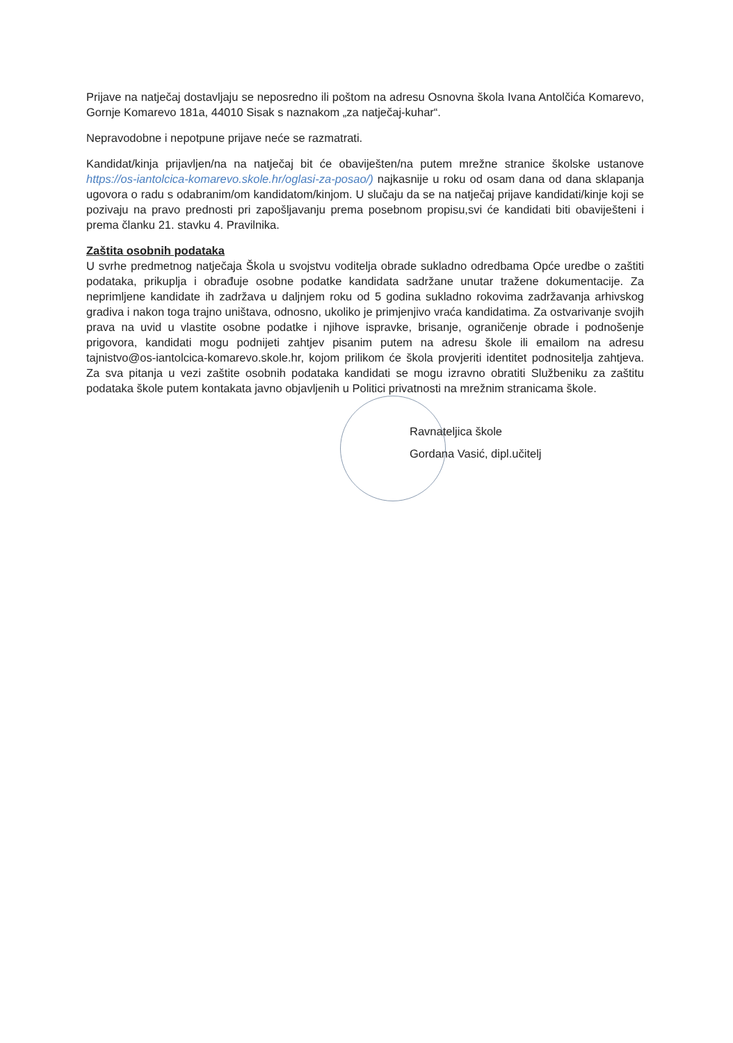Prijave na natječaj dostavljaju se neposredno ili poštom na adresu Osnovna škola Ivana Antolčića Komarevo, Gornje Komarevo 181a, 44010 Sisak s naznakom „za natječaj-kuhar“.
Nepravodobne i nepotpune prijave neće se razmatrati.
Kandidat/kinja prijavljen/na na natječaj bit će obaviješten/na putem mrežne stranice školske ustanove https://os-iantolcica-komarevo.skole.hr/oglasi-za-posao/) najkasnije u roku od osam dana od dana sklapanja ugovora o radu s odabranim/om kandidatom/kinjom. U slučaju da se na natječaj prijave kandidati/kinje koji se pozivaju na pravo prednosti pri zapošljavanju prema posebnom propisu,svi će kandidati biti obaviješteni i prema članku 21. stavku 4. Pravilnika.
Zaštita osobnih podataka
U svrhe predmetnog natječaja Škola u svojstvu voditelja obrade sukladno odredbama Opće uredbe o zaštiti podataka, prikuplja i obrađuje osobne podatke kandidata sadržane unutar tražene dokumentacije. Za neprimljene kandidate ih zadržava u daljnjem roku od 5 godina sukladno rokovima zadržavanja arhivskog gradiva i nakon toga trajno uništava, odnosno, ukoliko je primjenjivo vraća kandidatima. Za ostvarivanje svojih prava na uvid u vlastite osobne podatke i njihove ispravke, brisanje, ograničenje obrade i podnošenje prigovora, kandidati mogu podnijeti zahtjev pisanim putem na adresu škole ili emailom na adresu tajnistvo@os-iantolcica-komarevo.skole.hr, kojom prilikom će škola provjeriti identitet podnositelja zahtjeva. Za sva pitanja u vezi zaštite osobnih podataka kandidati se mogu izravno obratiti Službeniku za zaštitu podataka škole putem kontakata javno objavljenih u Politici privatnosti na mrežnim stranicama škole.
Ravnateljica škole
Gordana Vasić, dipl.učitelj